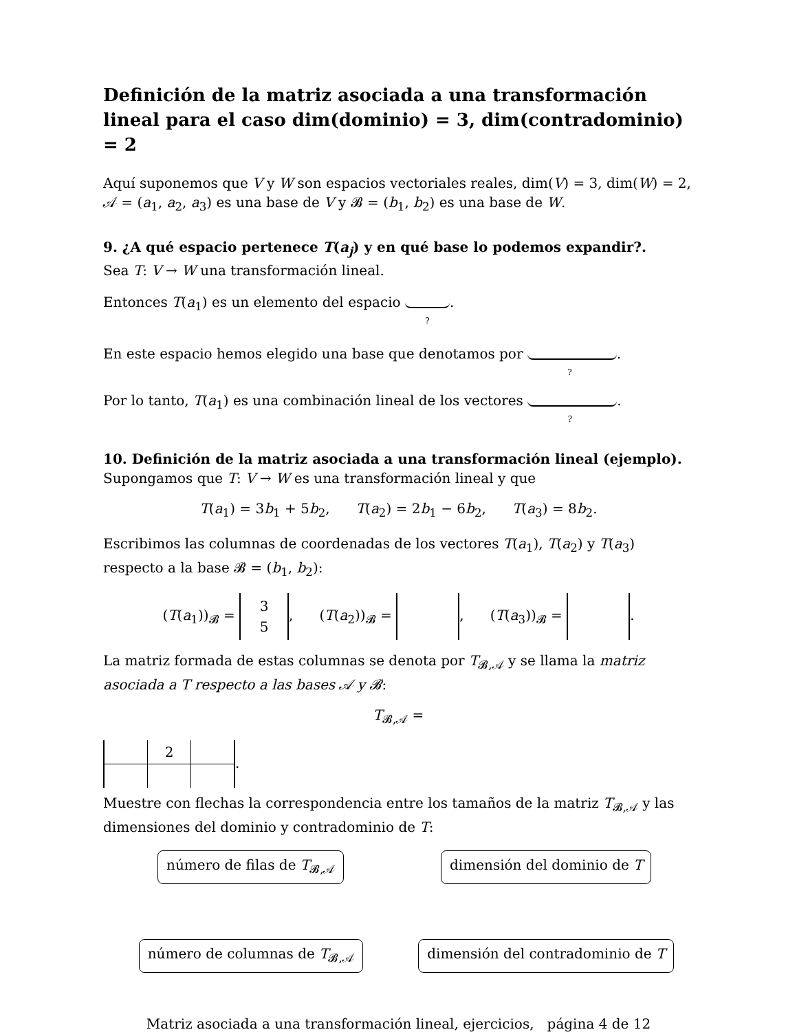Definición de la matriz asociada a una transformación lineal para el caso dim(dominio) = 3, dim(contradominio) = 2
Aquí suponemos que V y W son espacios vectoriales reales, dim(V) = 3, dim(W) = 2, 𝒜 = (a<sub>1</sub>, a<sub>2</sub>, a<sub>3</sub>) es una base de V y 𝓑 = (b<sub>1</sub>, b<sub>2</sub>) es una base de W.
9. ¿A qué espacio pertenece T(a<sub>j</sub>) y en qué base lo podemos expandir?.
Sea T: V → W una transformación lineal.
Entonces T(a<sub>1</sub>) es un elemento del espacio ?.
En este espacio hemos elegido una base que denotamos por ?.
Por lo tanto, T(a<sub>1</sub>) es una combinación lineal de los vectores ?.
10. Definición de la matriz asociada a una transformación lineal (ejemplo).
Supongamos que T: V → W es una transformación lineal y que
T(a<sub>1</sub>) = 3b<sub>1</sub> + 5b<sub>2</sub>, T(a<sub>2</sub>) = 2b<sub>1</sub> − 6b<sub>2</sub>, T(a<sub>3</sub>) = 8b<sub>2</sub>.
Escribimos las columnas de coordenadas de los vectores T(a<sub>1</sub>), T(a<sub>2</sub>) y T(a<sub>3</sub>) respecto a la base 𝓑 = (b<sub>1</sub>, b<sub>2</sub>):
(T(a<sub>1</sub>))<sub>𝓑</sub> = 3
5, (T(a<sub>2</sub>))<sub>𝓑</sub> = , (T(a<sub>3</sub>))<sub>𝓑</sub> = .
La matriz formada de estas columnas se denota por T<sub>𝓑,𝒜</sub> y se llama la matriz asociada a T respecto a las bases 𝒜 y 𝓑:
T<sub>𝓑,𝒜</sub> =
| | 2 | |
.
Muestre con flechas la correspondencia entre los tamaños de la matriz T<sub>𝓑,𝒜</sub> y las dimensiones del dominio y contradominio de T:
número de filas de T<sub>𝓑,𝒜</sub>
dimensión del dominio de T
número de columnas de T<sub>𝓑,𝒜</sub>
dimensión del contradominio de T
Matriz asociada a una transformación lineal, ejercicios, página 4 de 12